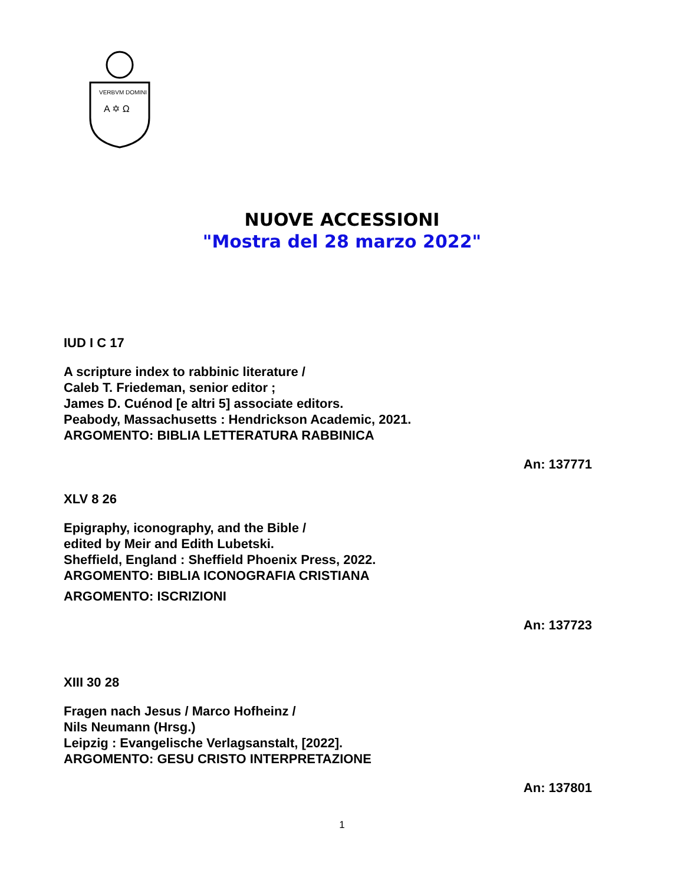VERBVM DOMINI
A ✡ Ω
NUOVE ACCESSIONI
"Mostra del 28 marzo 2022"
IUD I C 17
A scripture index to rabbinic literature /
Caleb T. Friedeman, senior editor ;
James D. Cuénod [e altri 5] associate editors.
Peabody, Massachusetts : Hendrickson Academic, 2021.
ARGOMENTO: BIBLIA LETTERATURA RABBINICA
An: 137771
XLV 8 26
Epigraphy, iconography, and the Bible /
edited by Meir and Edith Lubetski.
Sheffield, England : Sheffield Phoenix Press, 2022.
ARGOMENTO: BIBLIA ICONOGRAFIA CRISTIANA
ARGOMENTO: ISCRIZIONI
An: 137723
XIII 30 28
Fragen nach Jesus / Marco Hofheinz /
Nils Neumann (Hrsg.)
Leipzig : Evangelische Verlagsanstalt, [2022].
ARGOMENTO: GESU CRISTO INTERPRETAZIONE
An: 137801
1